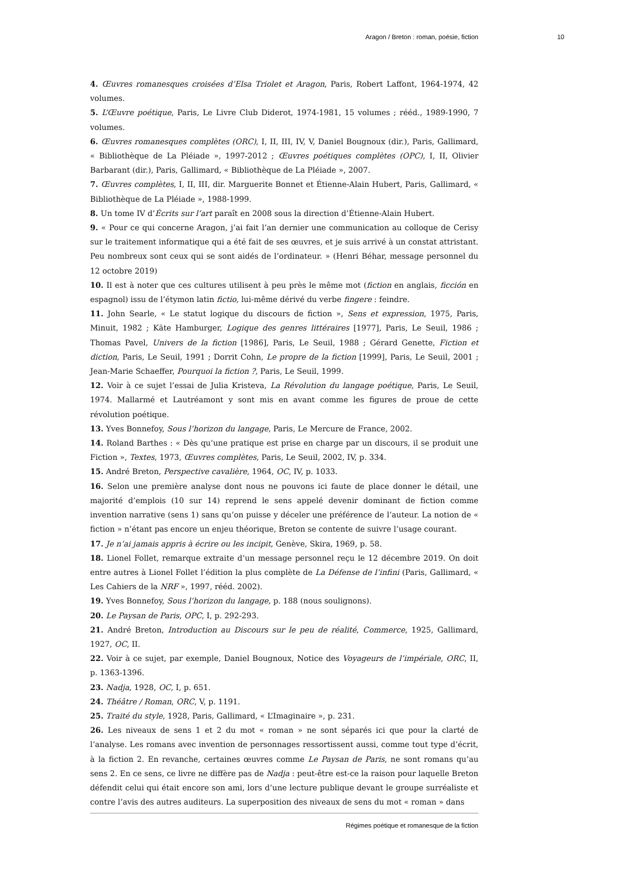Aragon / Breton : roman, poésie, fiction 10
4. Œuvres romanesques croisées d’Elsa Triolet et Aragon, Paris, Robert Laffont, 1964-1974, 42 volumes.
5. L’Œuvre poétique, Paris, Le Livre Club Diderot, 1974-1981, 15 volumes ; rééd., 1989-1990, 7 volumes.
6. Œuvres romanesques complètes (ORC), I, II, III, IV, V, Daniel Bougnoux (dir.), Paris, Gallimard, « Bibliothèque de La Pléiade », 1997-2012 ; Œuvres poétiques complètes (OPC), I, II, Olivier Barbarant (dir.), Paris, Gallimard, « Bibliothèque de La Pléiade », 2007.
7. Œuvres complètes, I, II, III, dir. Marguerite Bonnet et Étienne-Alain Hubert, Paris, Gallimard, « Bibliothèque de La Pléiade », 1988-1999.
8. Un tome IV d’Écrits sur l’art paraît en 2008 sous la direction d’Étienne-Alain Hubert.
9. « Pour ce qui concerne Aragon, j’ai fait l’an dernier une communication au colloque de Cerisy sur le traitement informatique qui a été fait de ses œuvres, et je suis arrivé à un constat attristant. Peu nombreux sont ceux qui se sont aidés de l’ordinateur. » (Henri Béhar, message personnel du 12 octobre 2019)
10. Il est à noter que ces cultures utilisent à peu près le même mot (fiction en anglais, ficción en espagnol) issu de l’étymon latin fictio, lui-même dérivé du verbe fingere : feindre.
11. John Searle, « Le statut logique du discours de fiction », Sens et expression, 1975, Paris, Minuit, 1982 ; Käte Hamburger, Logique des genres littéraires [1977], Paris, Le Seuil, 1986 ; Thomas Pavel, Univers de la fiction [1986], Paris, Le Seuil, 1988 ; Gérard Genette, Fiction et diction, Paris, Le Seuil, 1991 ; Dorrit Cohn, Le propre de la fiction [1999], Paris, Le Seuil, 2001 ; Jean-Marie Schaeffer, Pourquoi la fiction ?, Paris, Le Seuil, 1999.
12. Voir à ce sujet l’essai de Julia Kristeva, La Révolution du langage poétique, Paris, Le Seuil, 1974. Mallarmé et Lautréamont y sont mis en avant comme les figures de proue de cette révolution poétique.
13. Yves Bonnefoy, Sous l’horizon du langage, Paris, Le Mercure de France, 2002.
14. Roland Barthes : « Dès qu’une pratique est prise en charge par un discours, il se produit une Fiction », Textes, 1973, Œuvres complètes, Paris, Le Seuil, 2002, IV, p. 334.
15. André Breton, Perspective cavalière, 1964, OC, IV, p. 1033.
16. Selon une première analyse dont nous ne pouvons ici faute de place donner le détail, une majorité d’emplois (10 sur 14) reprend le sens appelé devenir dominant de fiction comme invention narrative (sens 1) sans qu’on puisse y déceler une préférence de l’auteur. La notion de « fiction » n’étant pas encore un enjeu théorique, Breton se contente de suivre l’usage courant.
17. Je n’ai jamais appris à écrire ou les incipit, Genève, Skira, 1969, p. 58.
18. Lionel Follet, remarque extraite d’un message personnel reçu le 12 décembre 2019. On doit entre autres à Lionel Follet l’édition la plus complète de La Défense de l’infini (Paris, Gallimard, « Les Cahiers de la NRF », 1997, rééd. 2002).
19. Yves Bonnefoy, Sous l’horizon du langage, p. 188 (nous soulignons).
20. Le Paysan de Paris, OPC, I, p. 292-293.
21. André Breton, Introduction au Discours sur le peu de réalité, Commerce, 1925, Gallimard, 1927, OC, II.
22. Voir à ce sujet, par exemple, Daniel Bougnoux, Notice des Voyageurs de l’impériale, ORC, II, p. 1363-1396.
23. Nadja, 1928, OC, I, p. 651.
24. Théâtre / Roman, ORC, V, p. 1191.
25. Traité du style, 1928, Paris, Gallimard, « L’Imaginaire », p. 231.
26. Les niveaux de sens 1 et 2 du mot « roman » ne sont séparés ici que pour la clarté de l’analyse. Les romans avec invention de personnages ressortissent aussi, comme tout type d’écrit, à la fiction 2. En revanche, certaines œuvres comme Le Paysan de Paris, ne sont romans qu’au sens 2. En ce sens, ce livre ne diffère pas de Nadja : peut-être est-ce la raison pour laquelle Breton défendit celui qui était encore son ami, lors d’une lecture publique devant le groupe surréaliste et contre l’avis des autres auditeurs. La superposition des niveaux de sens du mot « roman » dans
Régimes poétique et romanesque de la fiction